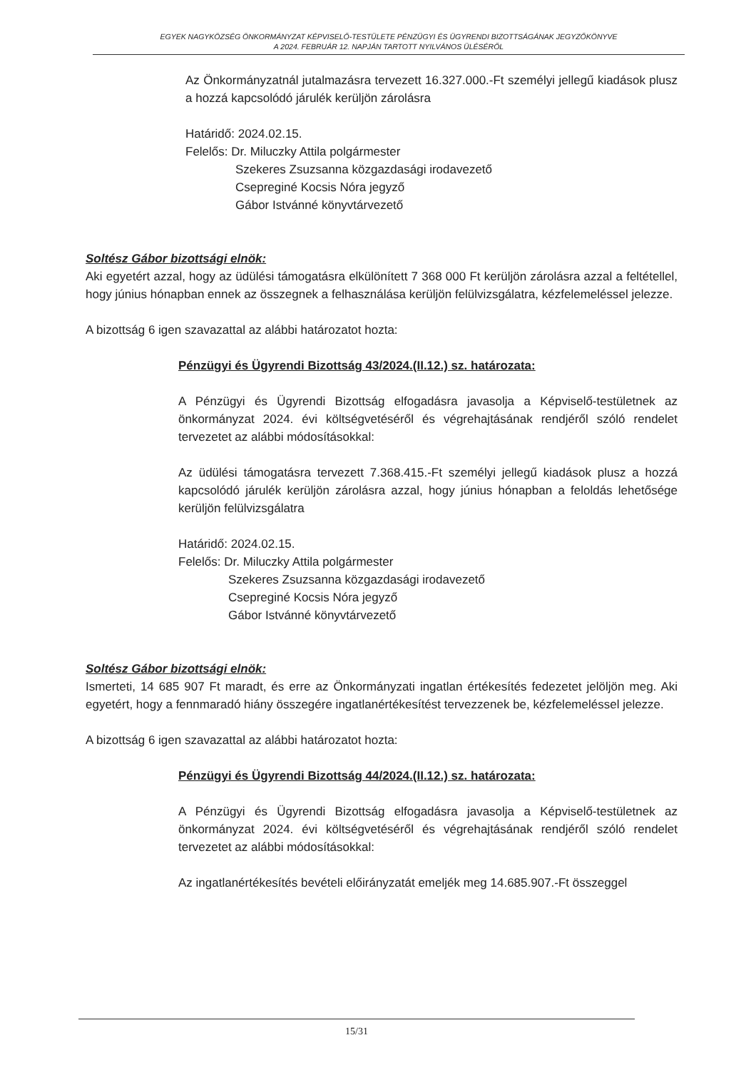EGYEK NAGYKÖZSÉG ÖNKORMÁNYZAT KÉPVISELŐ-TESTÜLETE PÉNZÜGYI ÉS ÜGYRENDI BIZOTTSÁGÁNAK JEGYZŐKÖNYVE
A 2024. FEBRUÁR 12. NAPJÁN TARTOTT NYILVÁNOS ÜLÉSÉRŐL
Az Önkormányzatnál jutalmazásra tervezett 16.327.000.-Ft személyi jellegű kiadások plusz a hozzá kapcsolódó járulék kerüljön zárolásra
Határidő: 2024.02.15.
Felelős: Dr. Miluczky Attila polgármester
Szekeres Zsuzsanna közgazdasági irodavezető
Csepreginé Kocsis Nóra jegyző
Gábor Istvánné könyvtárvezető
Soltész Gábor bizottsági elnök:
Aki egyetért azzal, hogy az üdülési támogatásra elkülönített 7 368 000 Ft kerüljön zárolásra azzal a feltétellel, hogy június hónapban ennek az összegnek a felhasználása kerüljön felülvizsgálatra, kézfelemeléssel jelezze.
A bizottság 6 igen szavazattal az alábbi határozatot hozta:
Pénzügyi és Ügyrendi Bizottság 43/2024.(II.12.) sz. határozata:
A Pénzügyi és Ügyrendi Bizottság elfogadásra javasolja a Képviselő-testületnek az önkormányzat 2024. évi költségvetéséről és végrehajtásának rendjéről szóló rendelet tervezetet az alábbi módosításokkal:
Az üdülési támogatásra tervezett 7.368.415.-Ft személyi jellegű kiadások plusz a hozzá kapcsolódó járulék kerüljön zárolásra azzal, hogy június hónapban a feloldás lehetősége kerüljön felülvizsgálatra
Határidő: 2024.02.15.
Felelős: Dr. Miluczky Attila polgármester
Szekeres Zsuzsanna közgazdasági irodavezető
Csepreginé Kocsis Nóra jegyző
Gábor Istvánné könyvtárvezető
Soltész Gábor bizottsági elnök:
Ismerteti, 14 685 907 Ft maradt, és erre az Önkormányzati ingatlan értékesítés fedezetet jelöljön meg. Aki egyetért, hogy a fennmaradó hiány összegére ingatlanértékesítést tervezzenek be, kézfelemeléssel jelezze.
A bizottság 6 igen szavazattal az alábbi határozatot hozta:
Pénzügyi és Ügyrendi Bizottság 44/2024.(II.12.) sz. határozata:
A Pénzügyi és Ügyrendi Bizottság elfogadásra javasolja a Képviselő-testületnek az önkormányzat 2024. évi költségvetéséről és végrehajtásának rendjéről szóló rendelet tervezetet az alábbi módosításokkal:
Az ingatlanértékesítés bevételi előirányzatát emeljék meg 14.685.907.-Ft összeggel
15/31